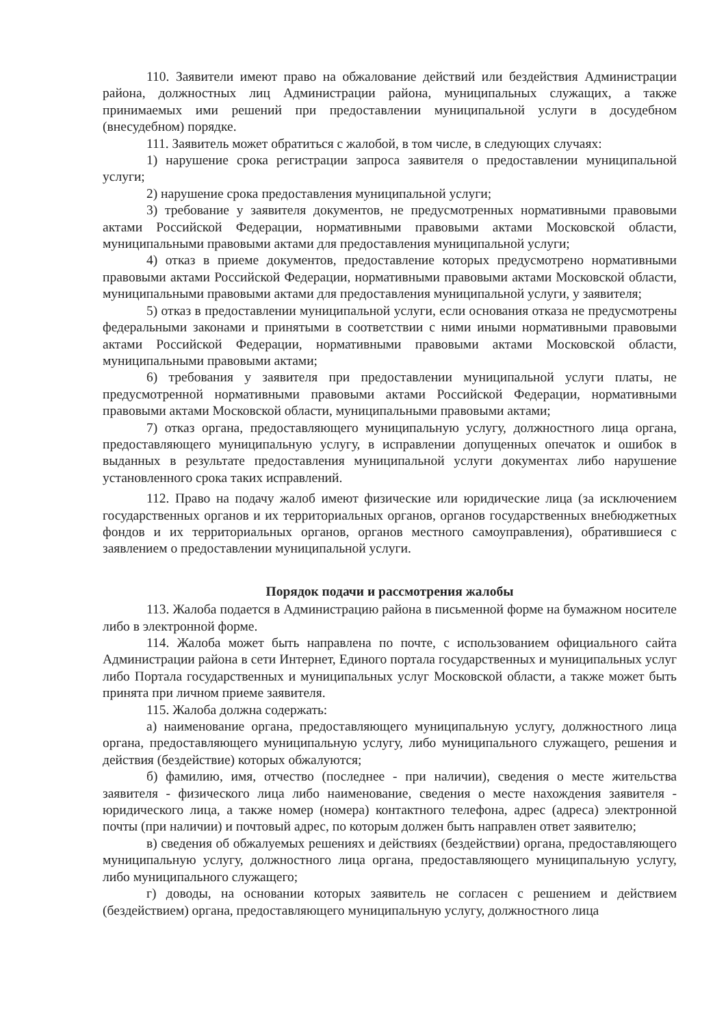110. Заявители имеют право на обжалование действий или бездействия Администрации района, должностных лиц Администрации района, муниципальных служащих, а также принимаемых ими решений при предоставлении муниципальной услуги в досудебном (внесудебном) порядке.
111. Заявитель может обратиться с жалобой, в том числе, в следующих случаях:
1) нарушение срока регистрации запроса заявителя о предоставлении муниципальной услуги;
2) нарушение срока предоставления муниципальной услуги;
3) требование у заявителя документов, не предусмотренных нормативными правовыми актами Российской Федерации, нормативными правовыми актами Московской области, муниципальными правовыми актами для предоставления муниципальной услуги;
4) отказ в приеме документов, предоставление которых предусмотрено нормативными правовыми актами Российской Федерации, нормативными правовыми актами Московской области, муниципальными правовыми актами для предоставления муниципальной услуги, у заявителя;
5) отказ в предоставлении муниципальной услуги, если основания отказа не предусмотрены федеральными законами и принятыми в соответствии с ними иными нормативными правовыми актами Российской Федерации, нормативными правовыми актами Московской области, муниципальными правовыми актами;
6) требования у заявителя при предоставлении муниципальной услуги платы, не предусмотренной нормативными правовыми актами Российской Федерации, нормативными правовыми актами Московской области, муниципальными правовыми актами;
7) отказ органа, предоставляющего муниципальную услугу, должностного лица органа, предоставляющего муниципальную услугу, в исправлении допущенных опечаток и ошибок в выданных в результате предоставления муниципальной услуги документах либо нарушение установленного срока таких исправлений.
112. Право на подачу жалоб имеют физические или юридические лица (за исключением государственных органов и их территориальных органов, органов государственных внебюджетных фондов и их территориальных органов, органов местного самоуправления), обратившиеся с заявлением о предоставлении муниципальной услуги.
Порядок подачи и рассмотрения жалобы
113. Жалоба подается в Администрацию района в письменной форме на бумажном носителе либо в электронной форме.
114. Жалоба может быть направлена по почте, с использованием официального сайта Администрации района в сети Интернет, Единого портала государственных и муниципальных услуг либо Портала государственных и муниципальных услуг Московской области, а также может быть принята при личном приеме заявителя.
115. Жалоба должна содержать:
а) наименование органа, предоставляющего муниципальную услугу, должностного лица органа, предоставляющего муниципальную услугу, либо муниципального служащего, решения и действия (бездействие) которых обжалуются;
б) фамилию, имя, отчество (последнее - при наличии), сведения о месте жительства заявителя - физического лица либо наименование, сведения о месте нахождения заявителя - юридического лица, а также номер (номера) контактного телефона, адрес (адреса) электронной почты (при наличии) и почтовый адрес, по которым должен быть направлен ответ заявителю;
в) сведения об обжалуемых решениях и действиях (бездействии) органа, предоставляющего муниципальную услугу, должностного лица органа, предоставляющего муниципальную услугу, либо муниципального служащего;
г) доводы, на основании которых заявитель не согласен с решением и действием (бездействием) органа, предоставляющего муниципальную услугу, должностного лица